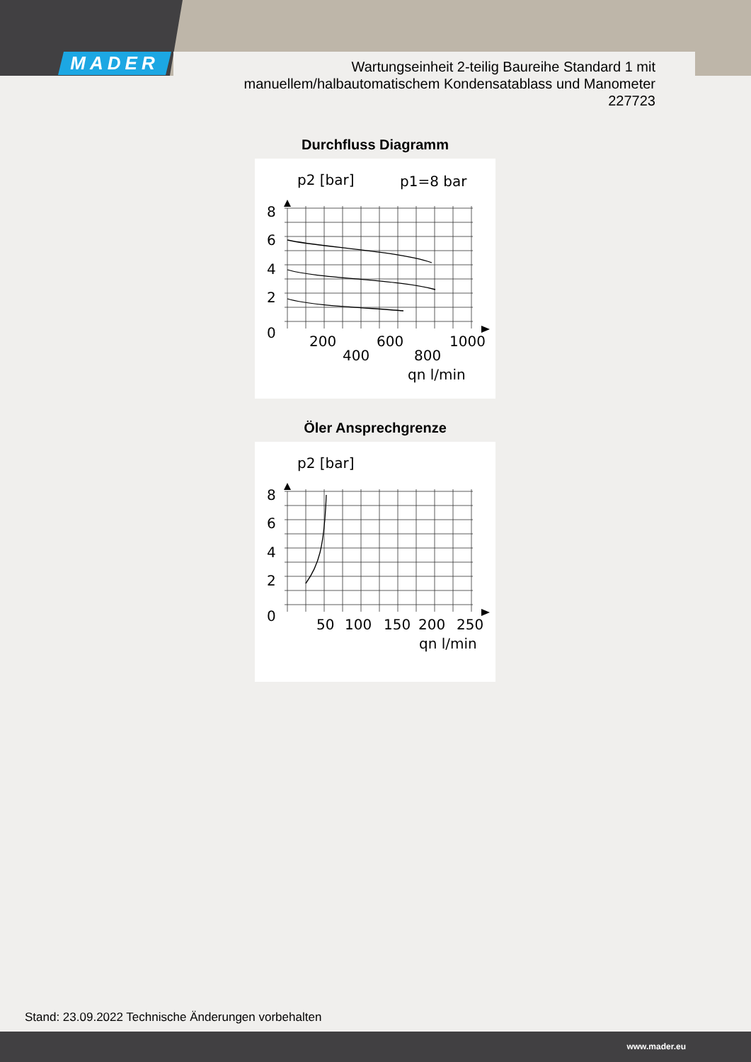MADER
Wartungseinheit 2-teilig Baureihe Standard 1 mit
manuellem/halbautomatischem Kondensatablass und Manometer
227723
Durchfluss Diagramm
p2 [bar]
p1=8 bar
8
6
4
2
0
200
400
600
800
1000
qn l/min
Öler Ansprechgrenze
p2 [bar]
8
6
4
2
0
50
100
150
200
250
qn l/min
Stand: 23.09.2022 Technische Änderungen vorbehalten
www.mader.eu